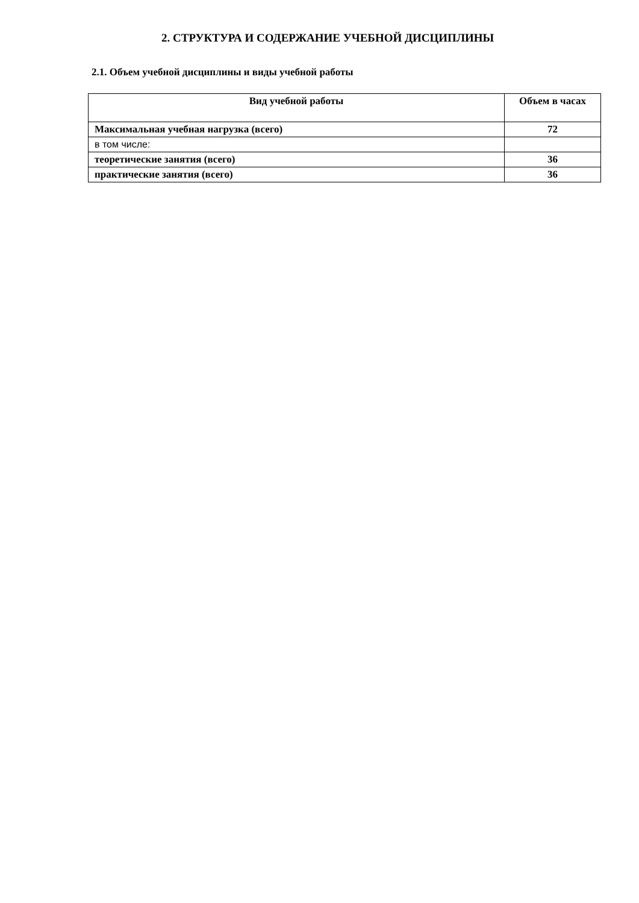2. СТРУКТУРА И СОДЕРЖАНИЕ УЧЕБНОЙ ДИСЦИПЛИНЫ
2.1. Объем учебной дисциплины и виды учебной работы
| Вид учебной работы | Объем в часах |
| --- | --- |
| Максимальная учебная нагрузка (всего) | 72 |
| в том числе: | |
| теоретические занятия (всего) | 36 |
| практические занятия (всего) | 36 |